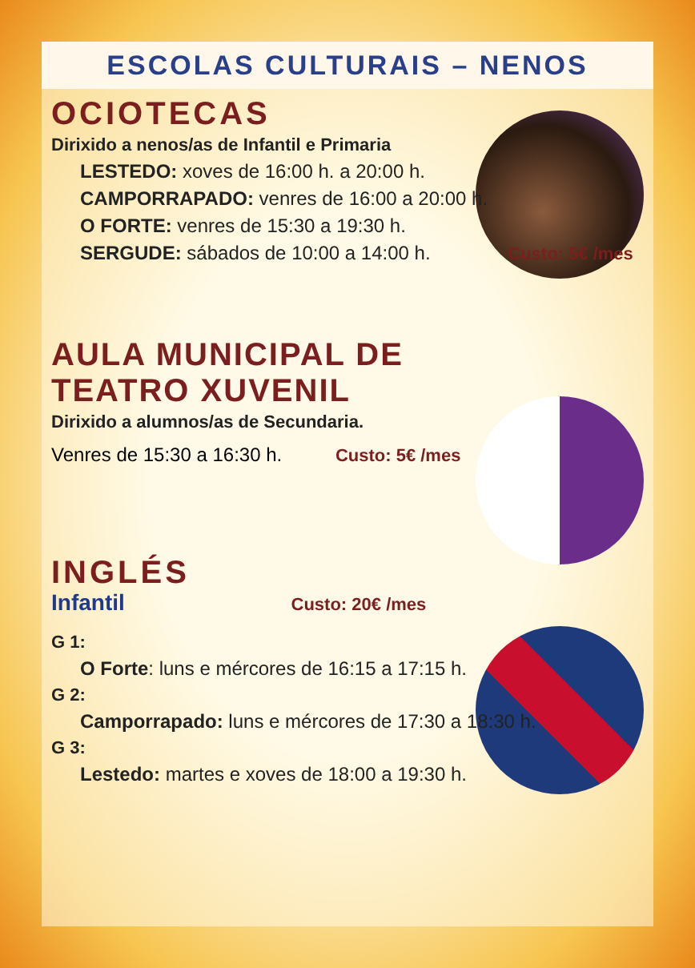ESCOLAS CULTURAIS – NENOS
OCIOTECAS
Dirixido a nenos/as de Infantil e Primaria
LESTEDO: xoves de 16:00 h. a 20:00 h.
CAMPORRAPADO: venres de 16:00 a 20:00 h.
O FORTE: venres de 15:30 a 19:30 h.
SERGUDE: sábados de 10:00 a 14:00 h. Custo: 5€ /mes
AULA MUNICIPAL DE TEATRO XUVENIL
Dirixido a alumnos/as de Secundaria.
Venres de 15:30 a 16:30 h. Custo: 5€ /mes
INGLÉS
Infantil Custo: 20€ /mes
G 1:
O Forte: luns e mércores de 16:15 a 17:15 h.
G 2:
Camporrapado: luns e mércores de 17:30 a 18:30 h.
G 3:
Lestedo: martes e xoves de 18:00 a 19:30 h.